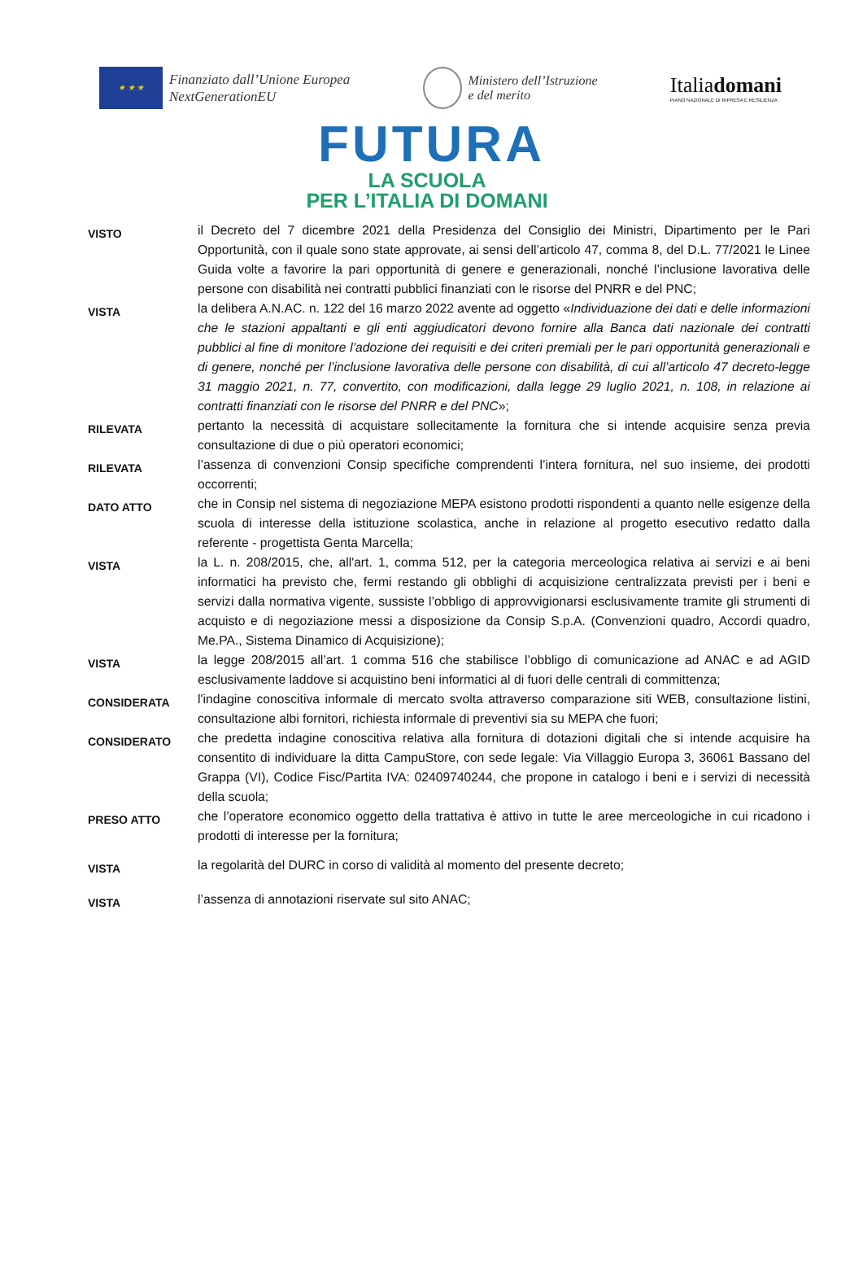★ ★ ★
Finanziato dall’Unione Europea
NextGenerationEU
Ministero dell’Istruzione
e del merito
Italiadomani
PIANO NAZIONALE DI RIPRESA E RESILIENZA
FUTURA
LA SCUOLA
PER L’ITALIA DI DOMANI
VISTO
il Decreto del 7 dicembre 2021 della Presidenza del Consiglio dei Ministri, Dipartimento per le Pari Opportunità, con il quale sono state approvate, ai sensi dell’articolo 47, comma 8, del D.L. 77/2021 le Linee Guida volte a favorire la pari opportunità di genere e generazionali, nonché l’inclusione lavorativa delle persone con disabilità nei contratti pubblici finanziati con le risorse del PNRR e del PNC;
VISTA
la delibera A.N.AC. n. 122 del 16 marzo 2022 avente ad oggetto «Individuazione dei dati e delle informazioni che le stazioni appaltanti e gli enti aggiudicatori devono fornire alla Banca dati nazionale dei contratti pubblici al fine di monitore l’adozione dei requisiti e dei criteri premiali per le pari opportunità generazionali e di genere, nonché per l’inclusione lavorativa delle persone con disabilità, di cui all’articolo 47 decreto-legge 31 maggio 2021, n. 77, convertito, con modificazioni, dalla legge 29 luglio 2021, n. 108, in relazione ai contratti finanziati con le risorse del PNRR e del PNC»;
RILEVATA
pertanto la necessità di acquistare sollecitamente la fornitura che si intende acquisire senza previa consultazione di due o più operatori economici;
RILEVATA
l’assenza di convenzioni Consip specifiche comprendenti l’intera fornitura, nel suo insieme, dei prodotti occorrenti;
DATO ATTO
che in Consip nel sistema di negoziazione MEPA esistono prodotti rispondenti a quanto nelle esigenze della scuola di interesse della istituzione scolastica, anche in relazione al progetto esecutivo redatto dalla referente - progettista Genta Marcella;
VISTA
la L. n. 208/2015, che, all'art. 1, comma 512, per la categoria merceologica relativa ai servizi e ai beni informatici ha previsto che, fermi restando gli obblighi di acquisizione centralizzata previsti per i beni e servizi dalla normativa vigente, sussiste l’obbligo di approvvigionarsi esclusivamente tramite gli strumenti di acquisto e di negoziazione messi a disposizione da Consip S.p.A. (Convenzioni quadro, Accordi quadro, Me.PA., Sistema Dinamico di Acquisizione);
VISTA
la legge 208/2015 all’art. 1 comma 516 che stabilisce l’obbligo di comunicazione ad ANAC e ad AGID esclusivamente laddove si acquistino beni informatici al di fuori delle centrali di committenza;
CONSIDERATA
l'indagine conoscitiva informale di mercato svolta attraverso comparazione siti WEB, consultazione listini, consultazione albi fornitori, richiesta informale di preventivi sia su MEPA che fuori;
CONSIDERATO
che predetta indagine conoscitiva relativa alla fornitura di dotazioni digitali che si intende acquisire ha consentito di individuare la ditta CampuStore, con sede legale: Via Villaggio Europa 3, 36061 Bassano del Grappa (VI), Codice Fisc/Partita IVA: 02409740244, che propone in catalogo i beni e i servizi di necessità della scuola;
PRESO ATTO
che l’operatore economico oggetto della trattativa è attivo in tutte le aree merceologiche in cui ricadono i prodotti di interesse per la fornitura;
VISTA
la regolarità del DURC in corso di validità al momento del presente decreto;
VISTA
l’assenza di annotazioni riservate sul sito ANAC;